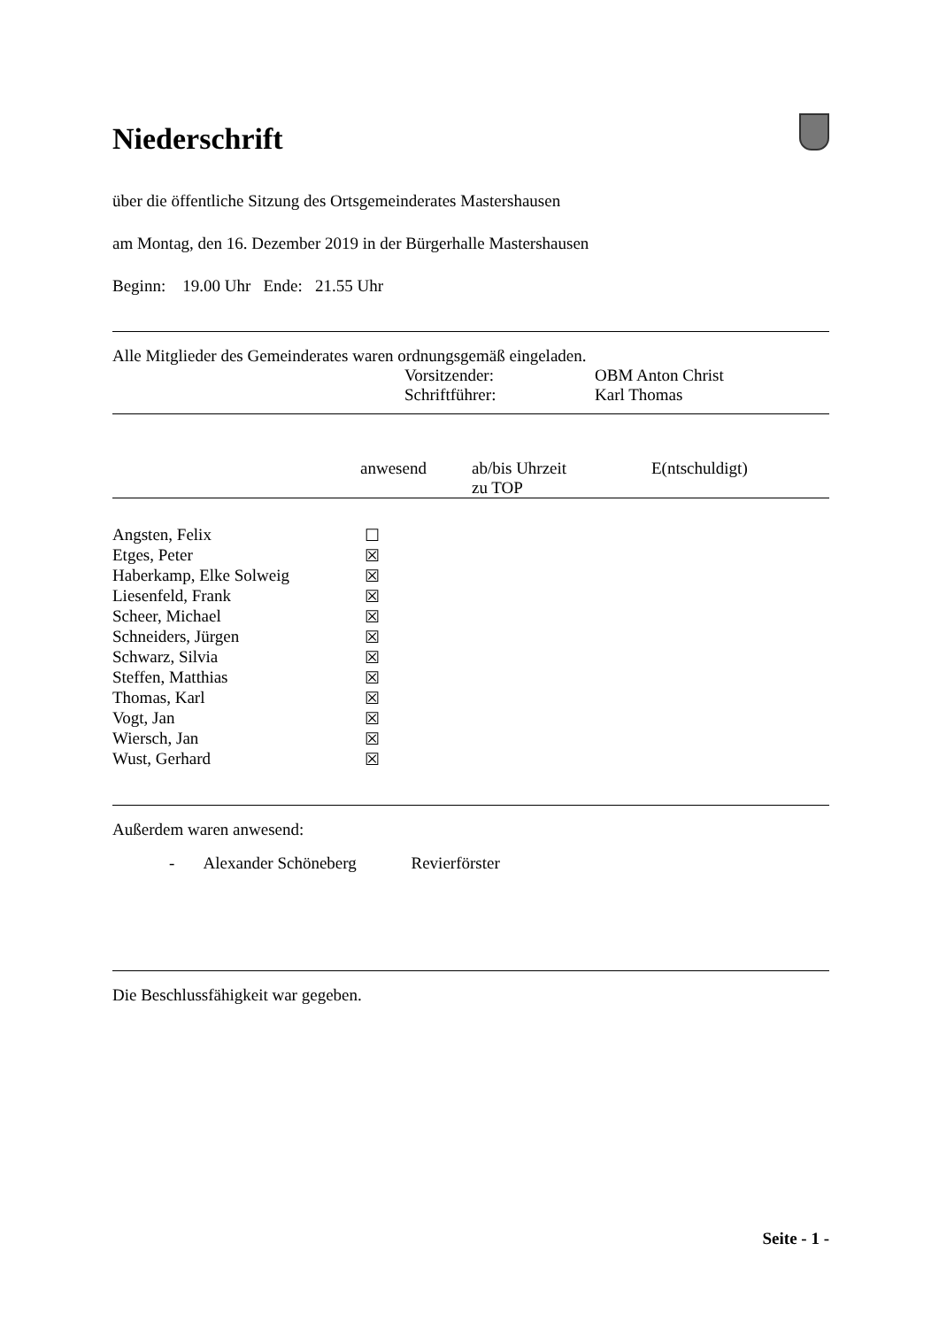Niederschrift
über die öffentliche Sitzung des Ortsgemeinderates Mastershausen
am Montag, den 16. Dezember 2019 in der Bürgerhalle Mastershausen
Beginn: 19.00 Uhr Ende: 21.55 Uhr
Alle Mitglieder des Gemeinderates waren ordnungsgemäß eingeladen.
| Vorsitzender: | OBM Anton Christ |
| Schriftführer: | Karl Thomas |
| | anwesend | ab/bis Uhrzeit zu TOP | E(ntschuldigt) |
| --- | --- | --- | --- |
| Angsten, Felix | ☐ | | |
| Etges, Peter | ☒ | | |
| Haberkamp, Elke Solweig | ☒ | | |
| Liesenfeld, Frank | ☒ | | |
| Scheer, Michael | ☒ | | |
| Schneiders, Jürgen | ☒ | | |
| Schwarz, Silvia | ☒ | | |
| Steffen, Matthias | ☒ | | |
| Thomas, Karl | ☒ | | |
| Vogt, Jan | ☒ | | |
| Wiersch, Jan | ☒ | | |
| Wust, Gerhard | ☒ | | |
Außerdem waren anwesend:
- Alexander Schöneberg Revierförster
Die Beschlussfähigkeit war gegeben.
Seite - 1 -